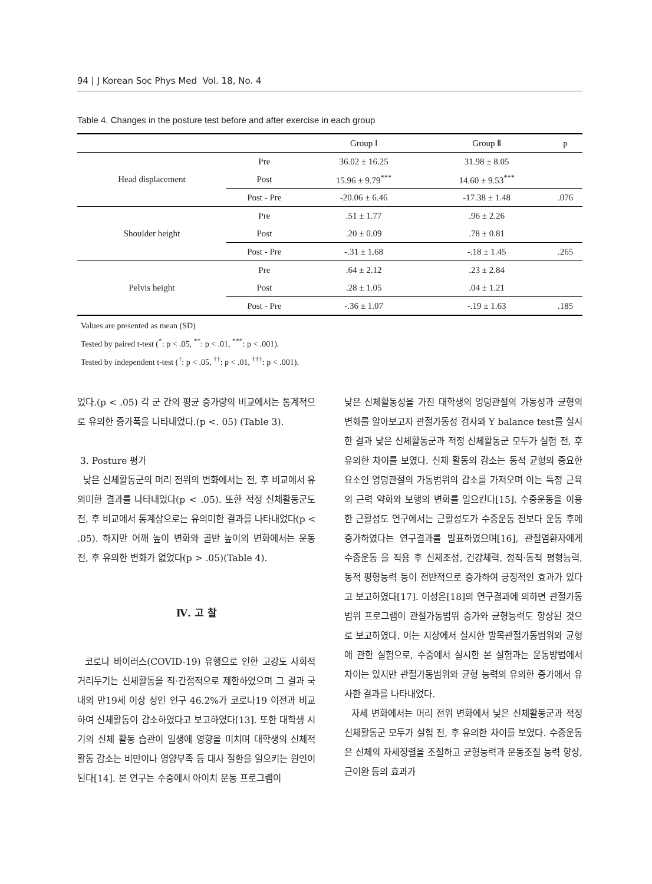94 | J Korean Soc Phys Med Vol. 18, No. 4
Table 4. Changes in the posture test before and after exercise in each group
| | | Group Ⅰ | Group Ⅱ | p |
| --- | --- | --- | --- | --- |
| Head displacement | Pre | 36.02 ± 16.25 | 31.98 ± 8.05 | |
| | Post | 15.96 ± 9.79<sup>***</sup> | 14.60 ± 9.53<sup>***</sup> | |
| | Post - Pre | -20.06 ± 6.46 | -17.38 ± 1.48 | .076 |
| Shoulder height | Pre | .51 ± 1.77 | .96 ± 2.26 | |
| | Post | .20 ± 0.09 | .78 ± 0.81 | |
| | Post - Pre | -.31 ± 1.68 | -.18 ± 1.45 | .265 |
| Pelvis height | Pre | .64 ± 2.12 | .23 ± 2.84 | |
| | Post | .28 ± 1.05 | .04 ± 1.21 | |
| | Post - Pre | -.36 ± 1.07 | -.19 ± 1.63 | .185 |
Values are presented as mean (SD)
Tested by paired t-test (<sup>*</sup>: p < .05, <sup>**</sup>: p < .01, <sup>***</sup>: p < .001).
Tested by independent t-test (<sup>†</sup>: p < .05, <sup>††</sup>: p < .01, <sup>†††</sup>: p < .001).
었다.(p < .05) 각 군 간의 평균 증가량의 비교에서는 통계적으로 유의한 증가폭을 나타내었다.(p <. 05) (Table 3).
3. Posture 평가
낮은 신체활동군의 머리 전위의 변화에서는 전, 후 비교에서 유의미한 결과를 나타내었다(p < .05). 또한 적정 신체활동군도 전, 후 비교에서 통계상으로는 유의미한 결과를 나타내었다(p < .05). 하지만 어깨 높이 변화와 골반 높이의 변화에서는 운동 전, 후 유의한 변화가 없었다(p > .05)(Table 4).
Ⅳ. 고 찰
코로나 바이러스(COVID-19) 유행으로 인한 고강도 사회적 거리두기는 신체활동을 직·간접적으로 제한하였으며 그 결과 국내의 만19세 이상 성인 인구 46.2%가 코로나19 이전과 비교하여 신체활동이 감소하였다고 보고하였다[13]. 또한 대학생 시기의 신체 활동 습관이 일생에 영향을 미치며 대학생의 신체적 활동 감소는 비만이나 영양부족 등 대사 질환을 일으키는 원인이 된다[14]. 본 연구는 수중에서 아이치 운동 프로그램이
낮은 신체활동성을 가진 대학생의 엉덩관절의 가동성과 균형의 변화를 알아보고자 관절가동성 검사와 Y balance test를 실시한 결과 낮은 신체활동군과 적정 신체활동군 모두가 실험 전, 후 유의한 차이를 보였다. 신체 활동의 감소는 동적 균형의 중요한 요소인 엉덩관절의 가동범위의 감소를 가져오며 이는 특정 근육의 근력 약화와 보행의 변화를 일으킨다[15]. 수중운동을 이용한 근활성도 연구에서는 근활성도가 수중운동 전보다 운동 후에 증가하였다는 연구결과를 발표하였으며[16], 관절염환자에게 수중운동 을 적용 후 신체조성, 건강체력, 정적·동적 평형능력, 동적 평형능력 등이 전반적으로 증가하여 긍정적인 효과가 있다고 보고하였다[17]. 이성은[18]의 연구결과에 의하면 관절가동범위 프로그램이 관절가동범위 증가와 균형능력도 향상된 것으로 보고하였다. 이는 지상에서 실시한 발목관절가동범위와 균형에 관한 실험으로, 수중에서 실시한 본 실험과는 운동방법에서 차이는 있지만 관절가동범위와 균형 능력의 유의한 증가에서 유사한 결과를 나타내었다.
자세 변화에서는 머리 전위 변화에서 낮은 신체활동군과 적정 신체활동군 모두가 실험 전, 후 유의한 차이를 보였다. 수중운동은 신체의 자세정렬을 조절하고 균형능력과 운동조절 능력 향상, 근이완 등의 효과가